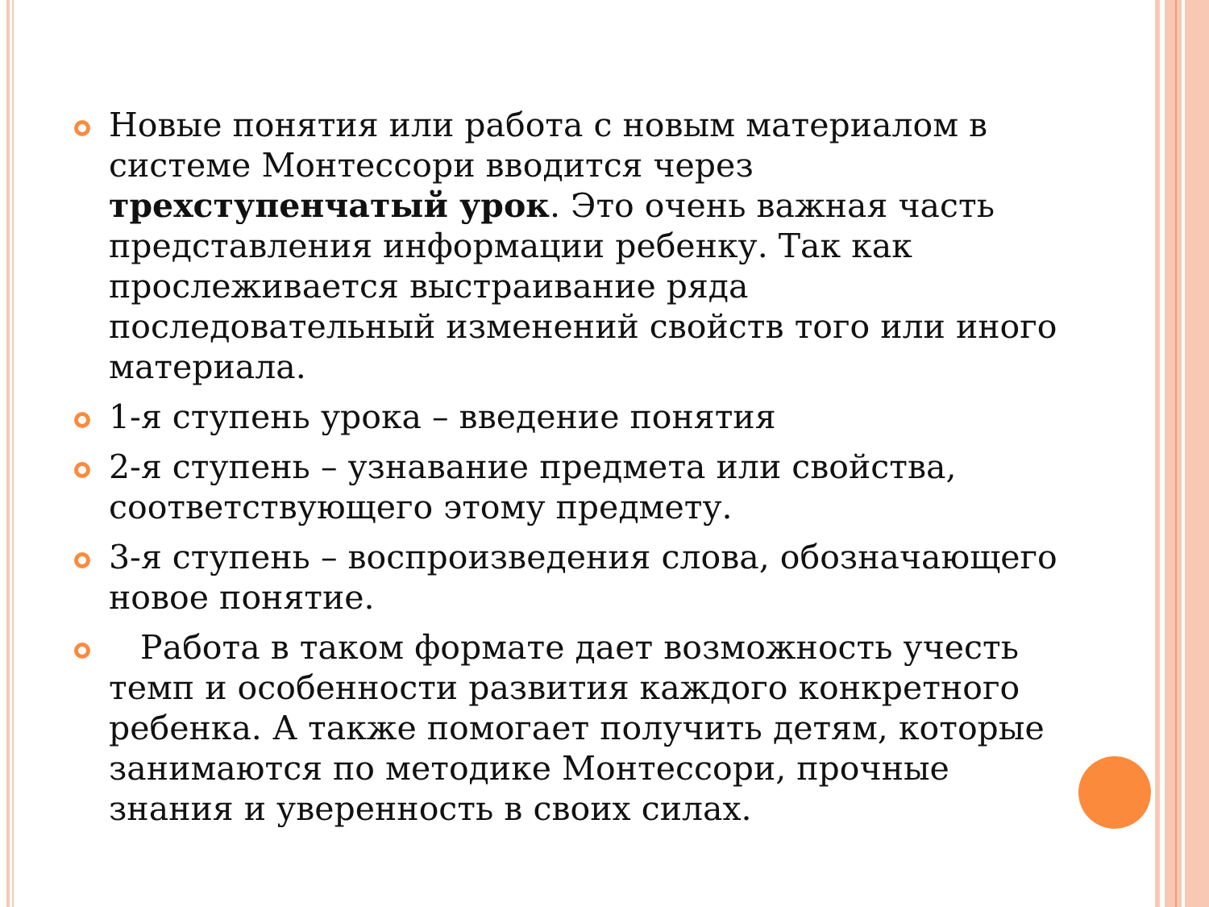Новые понятия или работа с новым материалом в системе Монтессори вводится через трехступенчатый урок. Это очень важная часть представления информации ребенку. Так как прослеживается выстраивание ряда последовательный изменений свойств того или иного материала.
1-я ступень урока – введение понятия
2-я ступень – узнавание предмета или свойства, соответствующего этому предмету.
3-я ступень – воспроизведения слова, обозначающего новое понятие.
Работа в таком формате дает возможность учесть темп и особенности развития каждого конкретного ребенка. А также помогает получить детям, которые занимаются по методике Монтессори, прочные знания и уверенность в своих силах.